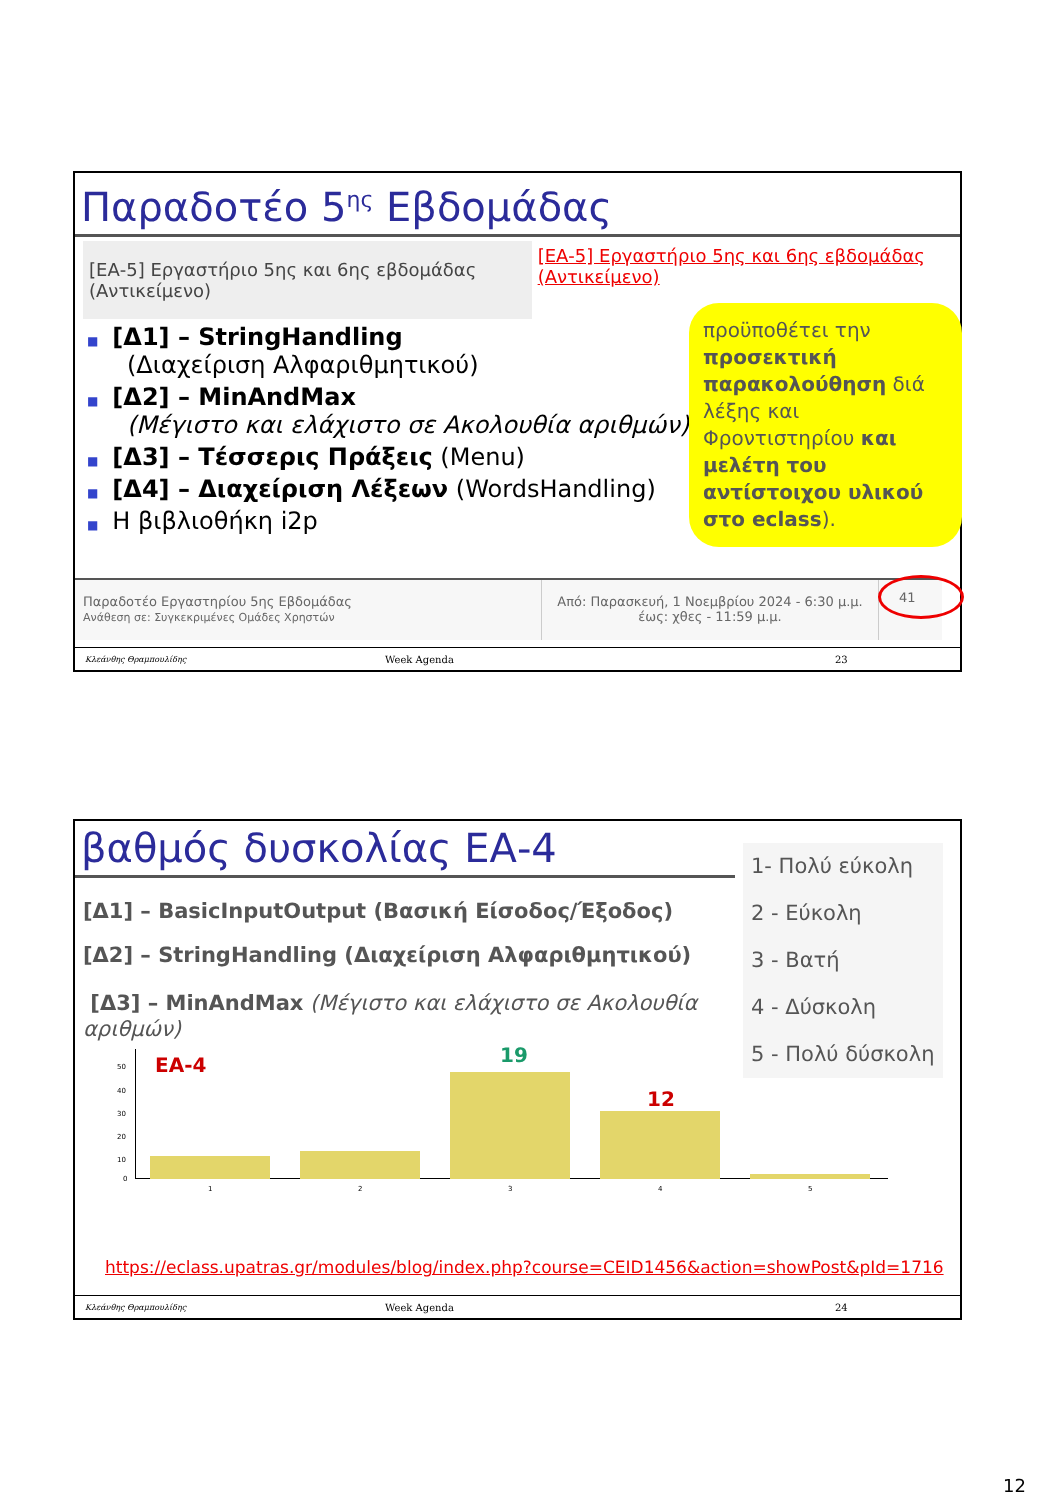Παραδοτέο 5<sup>ης</sup> Εβδομάδας
[ΕΑ-5] Εργαστήριο 5ης και 6ης εβδομάδας (Αντικείμενο)
[ΕΑ-5] Εργαστήριο 5ης και 6ης εβδομάδας (Αντικείμενο)
■ [Δ1] – StringHandling
(Διαχείριση Αλφαριθμητικού)
■ [Δ2] – MinAndMax
(Μέγιστο και ελάχιστο σε Ακολουθία αριθμών)
■ [Δ3] – Τέσσερις Πράξεις (Menu)
■ [Δ4] – Διαχείριση Λέξεων (WordsHandling)
■ Η βιβλιοθήκη i2p
προϋποθέτει την προσεκτική παρακολούθηση διά λέξης και Φροντιστηρίου και μελέτη του αντίστοιχου υλικού στο eclass).
Παραδοτέο Εργαστηρίου 5ης Εβδομάδας
Ανάθεση σε: Συγκεκριμένες Ομάδες Χρηστών
Από: Παρασκευή, 1 Νοεμβρίου 2024 - 6:30 μ.μ.
έως: χθες - 11:59 μ.μ.
41
Κλεάνθης Θραμπουλίδης Week Agenda 23
βαθμός δυσκολίας ΕΑ-4
1- Πολύ εύκολη
2 - Εύκολη
3 - Βατή
4 - Δύσκολη
5 - Πολύ δύσκολη
[Δ1] – BasicInputOutput (Βασική Είσοδος/Έξοδος)
[Δ2] – StringHandling (Διαχείριση Αλφαριθμητικού)
[Δ3] – MinAndMax (Μέγιστο και ελάχιστο σε Ακολουθία αριθμών)
50
40
30
20
10
0
ΕΑ-4 19
12
1 2 3 4 5
https://eclass.upatras.gr/modules/blog/index.php?course=CEID1456&action=showPost&pId=1716
Κλεάνθης Θραμπουλίδης Week Agenda 24
12